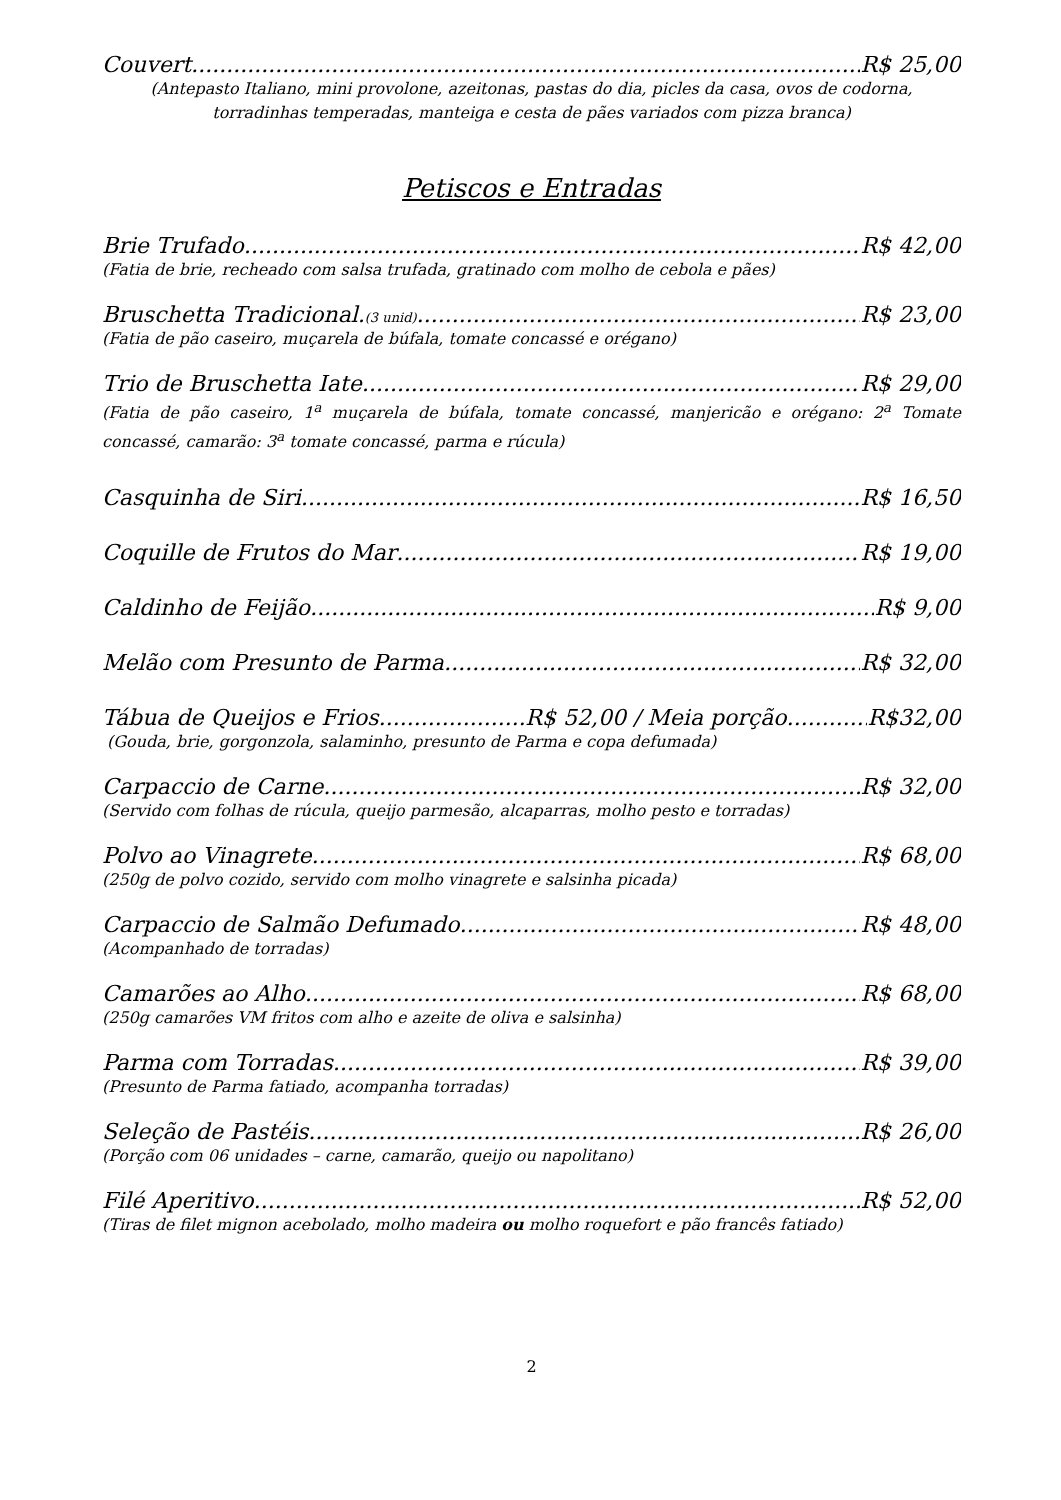Couvert R$ 25,00
(Antepasto Italiano, mini provolone, azeitonas, pastas do dia, picles da casa, ovos de codorna, torradinhas temperadas, manteiga e cesta de pães variados com pizza branca)
Petiscos e Entradas
Brie Trufado R$ 42,00
(Fatia de brie, recheado com salsa trufada, gratinado com molho de cebola e pães)
Bruschetta Tradicional.(3 unid) R$ 23,00
(Fatia de pão caseiro, muçarela de búfala, tomate concassé e orégano)
Trio de Bruschetta Iate R$ 29,00
(Fatia de pão caseiro, 1<sup>a</sup> muçarela de búfala, tomate concassé, manjericão e orégano: 2<sup>a</sup> Tomate concassé, camarão: 3<sup>a</sup> tomate concassé, parma e rúcula)
Casquinha de Siri R$ 16,50
Coquille de Frutos do Mar R$ 19,00
Caldinho de Feijão R$ 9,00
Melão com Presunto de Parma R$ 32,00
Tábua de Queijos e Frios.....................R$ 52,00 / Meia porção R$32,00
(Gouda, brie, gorgonzola, salaminho, presunto de Parma e copa defumada)
Carpaccio de Carne R$ 32,00
(Servido com folhas de rúcula, queijo parmesão, alcaparras, molho pesto e torradas)
Polvo ao Vinagrete R$ 68,00
(250g de polvo cozido, servido com molho vinagrete e salsinha picada)
Carpaccio de Salmão Defumado R$ 48,00
(Acompanhado de torradas)
Camarões ao Alho R$ 68,00
(250g camarões VM fritos com alho e azeite de oliva e salsinha)
Parma com Torradas R$ 39,00
(Presunto de Parma fatiado, acompanha torradas)
Seleção de Pastéis R$ 26,00
(Porção com 06 unidades – carne, camarão, queijo ou napolitano)
Filé Aperitivo R$ 52,00
(Tiras de filet mignon acebolado, molho madeira ou molho roquefort e pão francês fatiado)
2